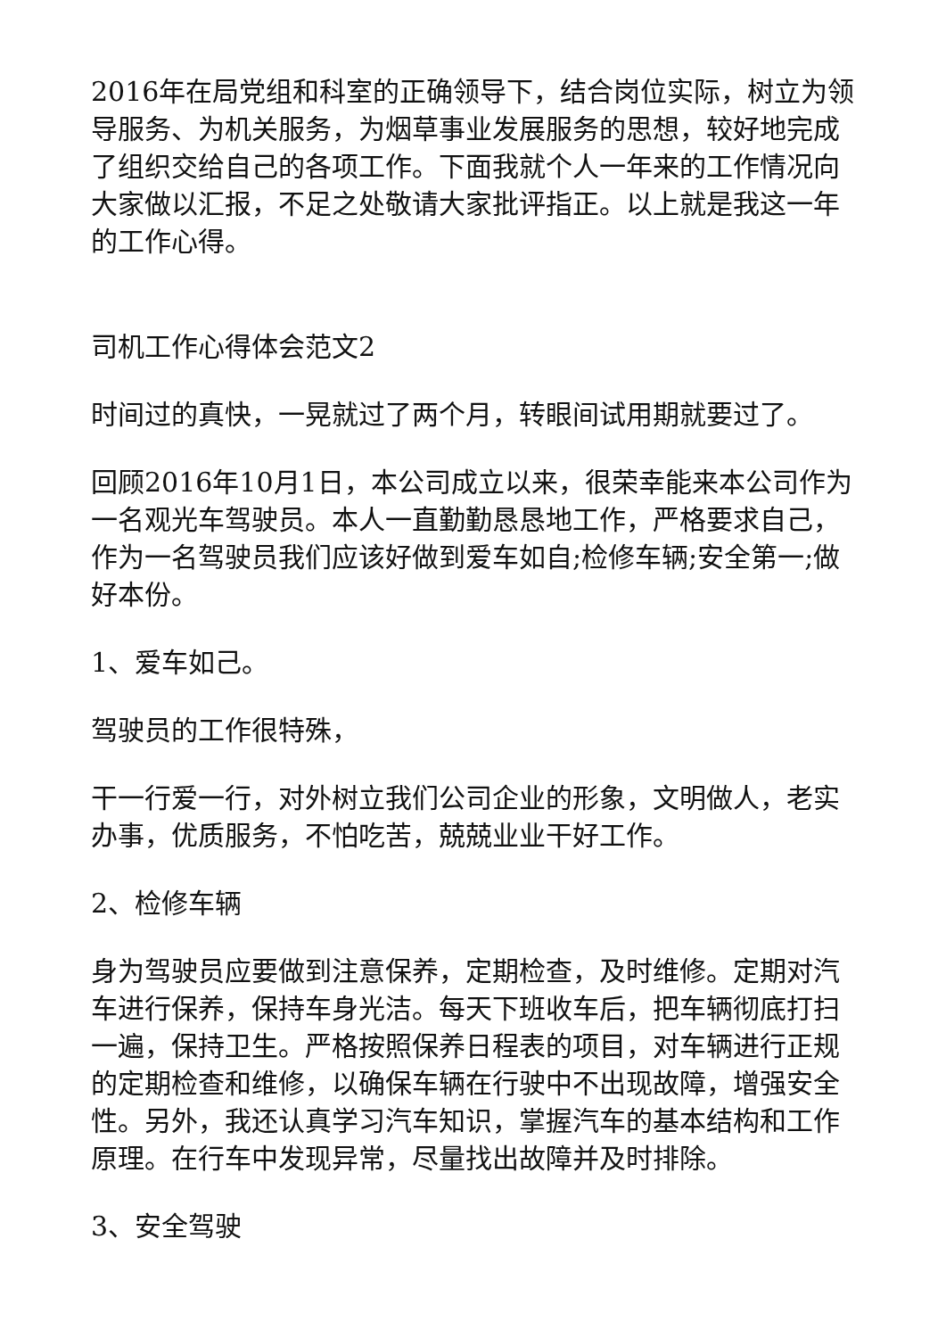2016年在局党组和科室的正确领导下，结合岗位实际，树立为领导服务、为机关服务，为烟草事业发展服务的思想，较好地完成了组织交给自己的各项工作。下面我就个人一年来的工作情况向大家做以汇报，不足之处敬请大家批评指正。以上就是我这一年的工作心得。
司机工作心得体会范文2
时间过的真快，一晃就过了两个月，转眼间试用期就要过了。
回顾2016年10月1日，本公司成立以来，很荣幸能来本公司作为一名观光车驾驶员。本人一直勤勤恳恳地工作，严格要求自己，作为一名驾驶员我们应该好做到爱车如自;检修车辆;安全第一;做好本份。
1、爱车如己。
驾驶员的工作很特殊，
干一行爱一行，对外树立我们公司企业的形象，文明做人，老实办事，优质服务，不怕吃苦，兢兢业业干好工作。
2、检修车辆
身为驾驶员应要做到注意保养，定期检查，及时维修。定期对汽车进行保养，保持车身光洁。每天下班收车后，把车辆彻底打扫一遍，保持卫生。严格按照保养日程表的项目，对车辆进行正规的定期检查和维修，以确保车辆在行驶中不出现故障，增强安全性。另外，我还认真学习汽车知识，掌握汽车的基本结构和工作原理。在行车中发现异常，尽量找出故障并及时排除。
3、安全驾驶